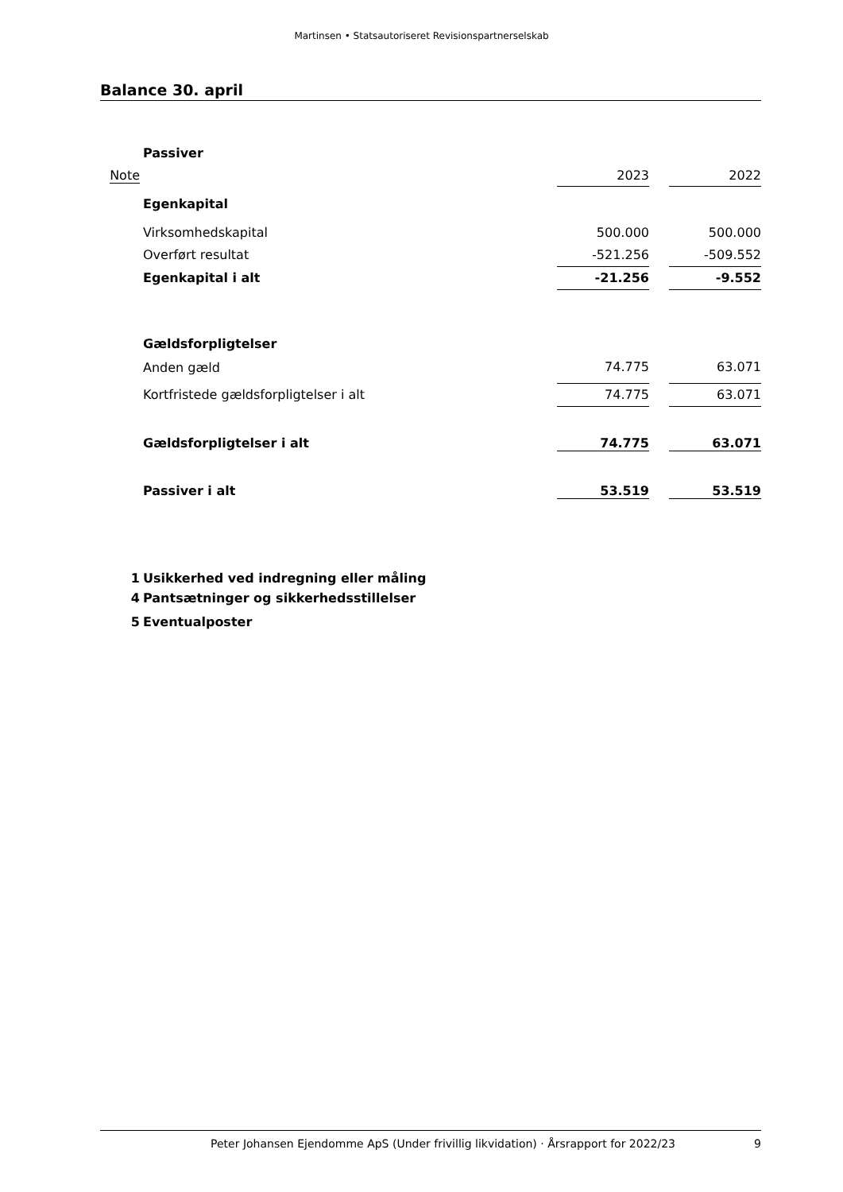Martinsen • Statsautoriseret Revisionspartnerselskab
Balance 30. april
| | Passiver | | | |
| Note | | 2023 | | 2022 |
| | Egenkapital | | | |
| | Virksomhedskapital | 500.000 | | 500.000 |
| | Overført resultat | -521.256 | | -509.552 |
| | Egenkapital i alt | -21.256 | | -9.552 |
| | Gældsforpligtelser | | | |
| | Anden gæld | 74.775 | | 63.071 |
| | Kortfristede gældsforpligtelser i alt | 74.775 | | 63.071 |
| | Gældsforpligtelser i alt | 74.775 | | 63.071 |
| | Passiver i alt | 53.519 | | 53.519 |
| 1 | Usikkerhed ved indregning eller måling | | | |
| 4 | Pantsætninger og sikkerhedsstillelser | | | |
| 5 | Eventualposter | | | |
Peter Johansen Ejendomme ApS (Under frivillig likvidation) · Årsrapport for 2022/23 9